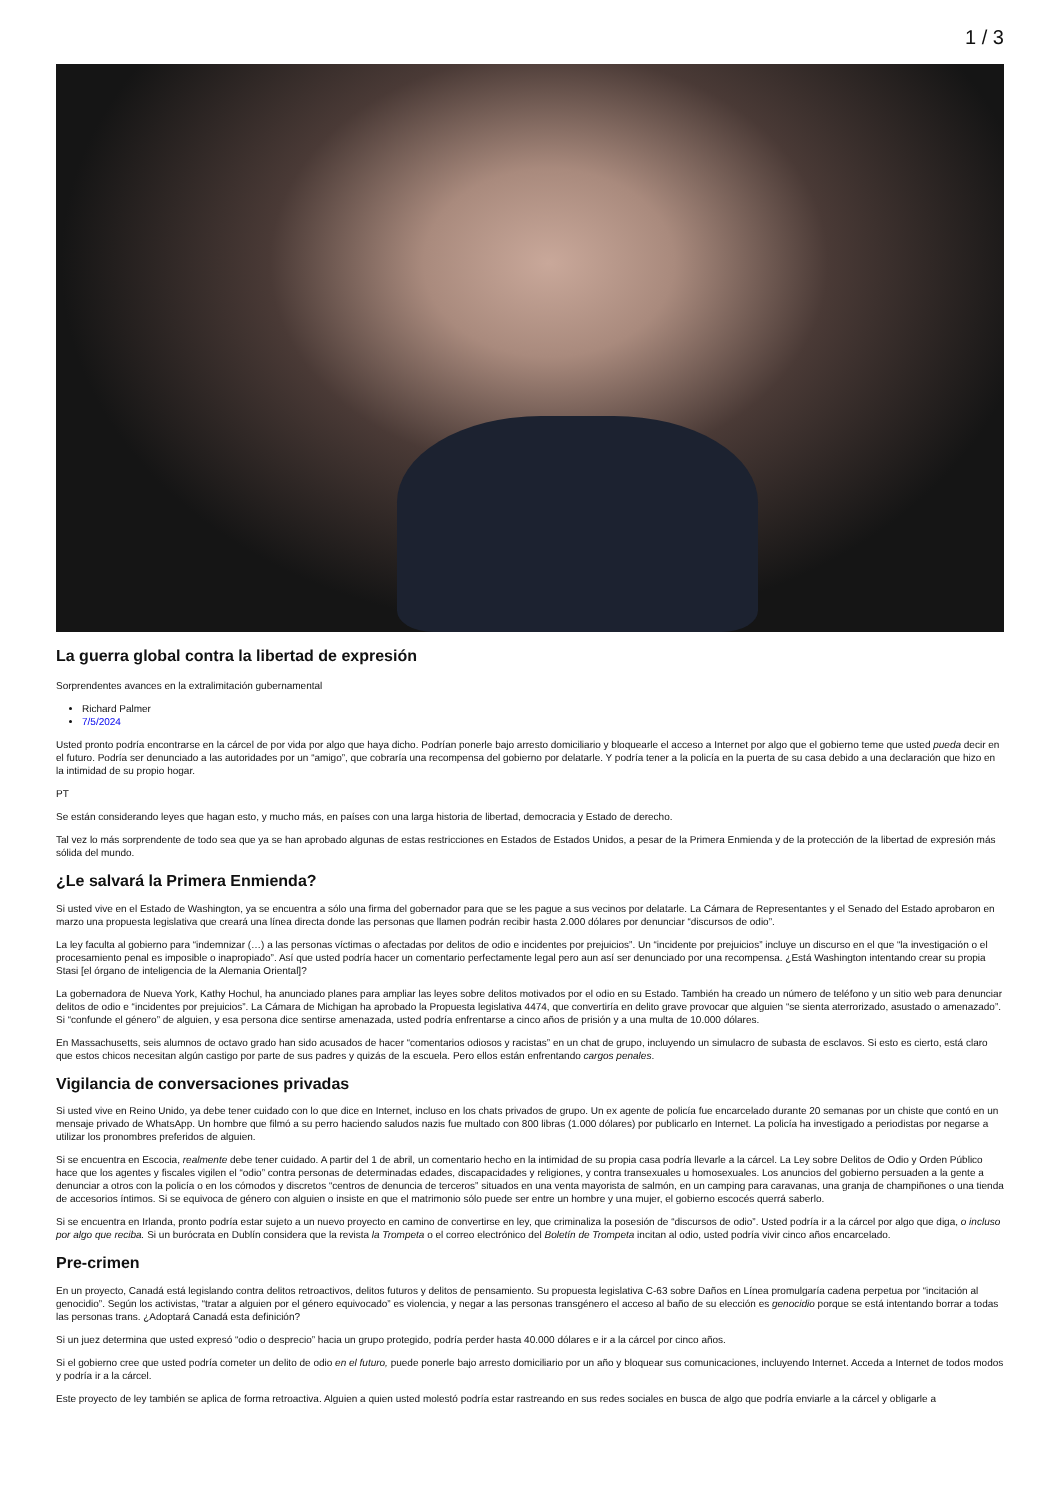1 / 3
La guerra global contra la libertad de expresión
Sorprendentes avances en la extralimitación gubernamental
Richard Palmer
7/5/2024
Usted pronto podría encontrarse en la cárcel de por vida por algo que haya dicho. Podrían ponerle bajo arresto domiciliario y bloquearle el acceso a Internet por algo que el gobierno teme que usted pueda decir en el futuro. Podría ser denunciado a las autoridades por un “amigo”, que cobraría una recompensa del gobierno por delatarle. Y podría tener a la policía en la puerta de su casa debido a una declaración que hizo en la intimidad de su propio hogar.
PT
Se están considerando leyes que hagan esto, y mucho más, en países con una larga historia de libertad, democracia y Estado de derecho.
Tal vez lo más sorprendente de todo sea que ya se han aprobado algunas de estas restricciones en Estados de Estados Unidos, a pesar de la Primera Enmienda y de la protección de la libertad de expresión más sólida del mundo.
¿Le salvará la Primera Enmienda?
Si usted vive en el Estado de Washington, ya se encuentra a sólo una firma del gobernador para que se les pague a sus vecinos por delatarle. La Cámara de Representantes y el Senado del Estado aprobaron en marzo una propuesta legislativa que creará una línea directa donde las personas que llamen podrán recibir hasta 2.000 dólares por denunciar “discursos de odio”.
La ley faculta al gobierno para “indemnizar (…) a las personas víctimas o afectadas por delitos de odio e incidentes por prejuicios”. Un “incidente por prejuicios” incluye un discurso en el que “la investigación o el procesamiento penal es imposible o inapropiado”. Así que usted podría hacer un comentario perfectamente legal pero aun así ser denunciado por una recompensa. ¿Está Washington intentando crear su propia Stasi [el órgano de inteligencia de la Alemania Oriental]?
La gobernadora de Nueva York, Kathy Hochul, ha anunciado planes para ampliar las leyes sobre delitos motivados por el odio en su Estado. También ha creado un número de teléfono y un sitio web para denunciar delitos de odio e “incidentes por prejuicios”. La Cámara de Michigan ha aprobado la Propuesta legislativa 4474, que convertiría en delito grave provocar que alguien “se sienta aterrorizado, asustado o amenazado”. Si “confunde el género” de alguien, y esa persona dice sentirse amenazada, usted podría enfrentarse a cinco años de prisión y a una multa de 10.000 dólares.
En Massachusetts, seis alumnos de octavo grado han sido acusados de hacer “comentarios odiosos y racistas” en un chat de grupo, incluyendo un simulacro de subasta de esclavos. Si esto es cierto, está claro que estos chicos necesitan algún castigo por parte de sus padres y quizás de la escuela. Pero ellos están enfrentando cargos penales.
Vigilancia de conversaciones privadas
Si usted vive en Reino Unido, ya debe tener cuidado con lo que dice en Internet, incluso en los chats privados de grupo. Un ex agente de policía fue encarcelado durante 20 semanas por un chiste que contó en un mensaje privado de WhatsApp. Un hombre que filmó a su perro haciendo saludos nazis fue multado con 800 libras (1.000 dólares) por publicarlo en Internet. La policía ha investigado a periodistas por negarse a utilizar los pronombres preferidos de alguien.
Si se encuentra en Escocia, realmente debe tener cuidado. A partir del 1 de abril, un comentario hecho en la intimidad de su propia casa podría llevarle a la cárcel. La Ley sobre Delitos de Odio y Orden Público hace que los agentes y fiscales vigilen el “odio” contra personas de determinadas edades, discapacidades y religiones, y contra transexuales u homosexuales. Los anuncios del gobierno persuaden a la gente a denunciar a otros con la policía o en los cómodos y discretos “centros de denuncia de terceros” situados en una venta mayorista de salmón, en un camping para caravanas, una granja de champiñones o una tienda de accesorios íntimos. Si se equivoca de género con alguien o insiste en que el matrimonio sólo puede ser entre un hombre y una mujer, el gobierno escocés querrá saberlo.
Si se encuentra en Irlanda, pronto podría estar sujeto a un nuevo proyecto en camino de convertirse en ley, que criminaliza la posesión de “discursos de odio”. Usted podría ir a la cárcel por algo que diga, o incluso por algo que reciba. Si un burócrata en Dublín considera que la revista la Trompeta o el correo electrónico del Boletín de Trompeta incitan al odio, usted podría vivir cinco años encarcelado.
Pre-crimen
En un proyecto, Canadá está legislando contra delitos retroactivos, delitos futuros y delitos de pensamiento. Su propuesta legislativa C-63 sobre Daños en Línea promulgaría cadena perpetua por “incitación al genocidio”. Según los activistas, “tratar a alguien por el género equivocado” es violencia, y negar a las personas transgénero el acceso al baño de su elección es genocidio porque se está intentando borrar a todas las personas trans. ¿Adoptará Canadá esta definición?
Si un juez determina que usted expresó “odio o desprecio” hacia un grupo protegido, podría perder hasta 40.000 dólares e ir a la cárcel por cinco años.
Si el gobierno cree que usted podría cometer un delito de odio en el futuro, puede ponerle bajo arresto domiciliario por un año y bloquear sus comunicaciones, incluyendo Internet. Acceda a Internet de todos modos y podría ir a la cárcel.
Este proyecto de ley también se aplica de forma retroactiva. Alguien a quien usted molestó podría estar rastreando en sus redes sociales en busca de algo que podría enviarle a la cárcel y obligarle a